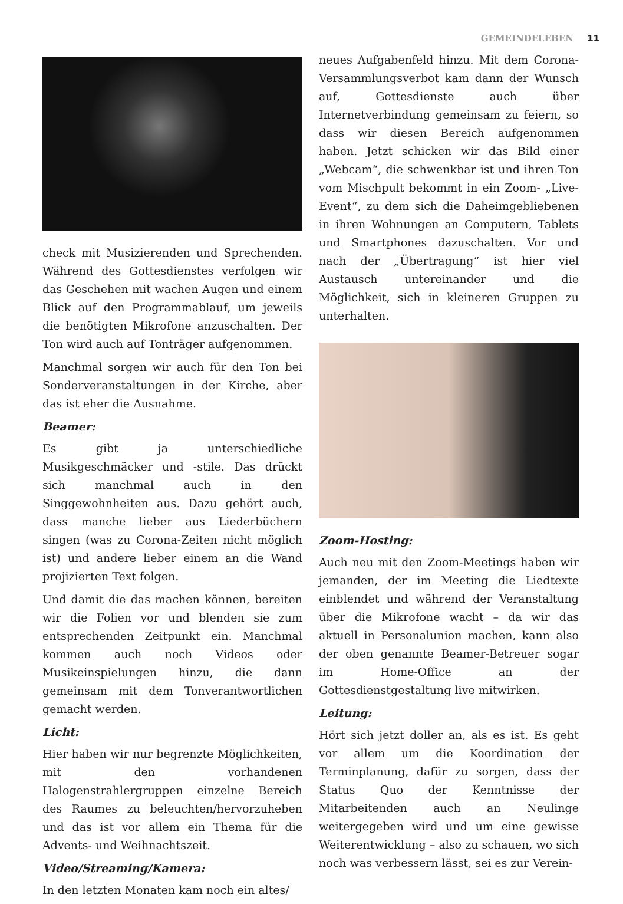GEMEINDELEBEN 11
check mit Musizierenden und Sprechenden. Während des Gottesdienstes verfolgen wir das Geschehen mit wachen Augen und einem Blick auf den Programmablauf, um jeweils die benötigten Mikrofone anzuschalten. Der Ton wird auch auf Tonträger aufgenommen.
Manchmal sorgen wir auch für den Ton bei Sonderveranstaltungen in der Kirche, aber das ist eher die Ausnahme.
Beamer:
Es gibt ja unterschiedliche Musikgeschmäcker und -stile. Das drückt sich manchmal auch in den Singgewohnheiten aus. Dazu gehört auch, dass manche lieber aus Liederbüchern singen (was zu Corona-Zeiten nicht möglich ist) und andere lieber einem an die Wand projizierten Text folgen.
Und damit die das machen können, bereiten wir die Folien vor und blenden sie zum entsprechenden Zeitpunkt ein. Manchmal kommen auch noch Videos oder Musikeinspielungen hinzu, die dann gemeinsam mit dem Tonverantwortlichen gemacht werden.
Licht:
Hier haben wir nur begrenzte Möglichkeiten, mit den vorhandenen Halogenstrahlergruppen einzelne Bereich des Raumes zu beleuchten/hervorzuheben und das ist vor allem ein Thema für die Advents- und Weihnachtszeit.
Video/Streaming/Kamera:
In den letzten Monaten kam noch ein altes/
neues Aufgabenfeld hinzu. Mit dem Corona-Versammlungsverbot kam dann der Wunsch auf, Gottesdienste auch über Internetverbindung gemeinsam zu feiern, so dass wir diesen Bereich aufgenommen haben. Jetzt schicken wir das Bild einer „Webcam“, die schwenkbar ist und ihren Ton vom Mischpult bekommt in ein Zoom- „Live-Event“, zu dem sich die Daheimgebliebenen in ihren Wohnungen an Computern, Tablets und Smartphones dazuschalten. Vor und nach der „Übertragung“ ist hier viel Austausch untereinander und die Möglichkeit, sich in kleineren Gruppen zu unterhalten.
Zoom-Hosting:
Auch neu mit den Zoom-Meetings haben wir jemanden, der im Meeting die Liedtexte einblendet und während der Veranstaltung über die Mikrofone wacht – da wir das aktuell in Personalunion machen, kann also der oben genannte Beamer-Betreuer sogar im Home-Office an der Gottesdienstgestaltung live mitwirken.
Leitung:
Hört sich jetzt doller an, als es ist. Es geht vor allem um die Koordination der Terminplanung, dafür zu sorgen, dass der Status Quo der Kenntnisse der Mitarbeitenden auch an Neulinge weitergegeben wird und um eine gewisse Weiterentwicklung – also zu schauen, wo sich noch was verbessern lässt, sei es zur Verein-